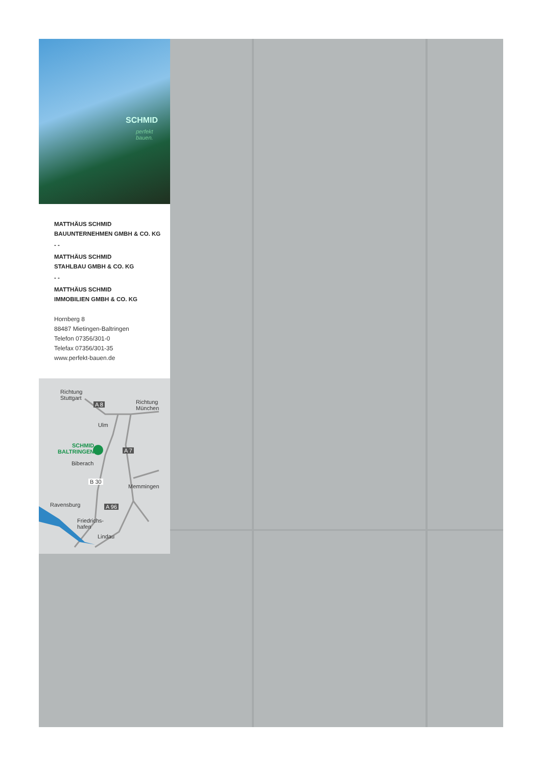SCHMID
perfekt bauen.
MATTHÄUS SCHMID
BAUUNTERNEHMEN GMBH & CO. KG
- -
MATTHÄUS SCHMID
STAHLBAU GMBH & CO. KG
- -
MATTHÄUS SCHMID
IMMOBILIEN GMBH & CO. KG
Hornberg 8
88487 Mietingen-Baltringen
Telefon 07356/301-0
Telefax 07356/301-35
www.perfekt-bauen.de
Richtung
Stuttgart
Richtung
München
A 8
Ulm
SCHMID
BALTRINGEN
A 7
Biberach
B 30
Memmingen
Ravensburg A 96
Friedrichs-
hafen
Lindau